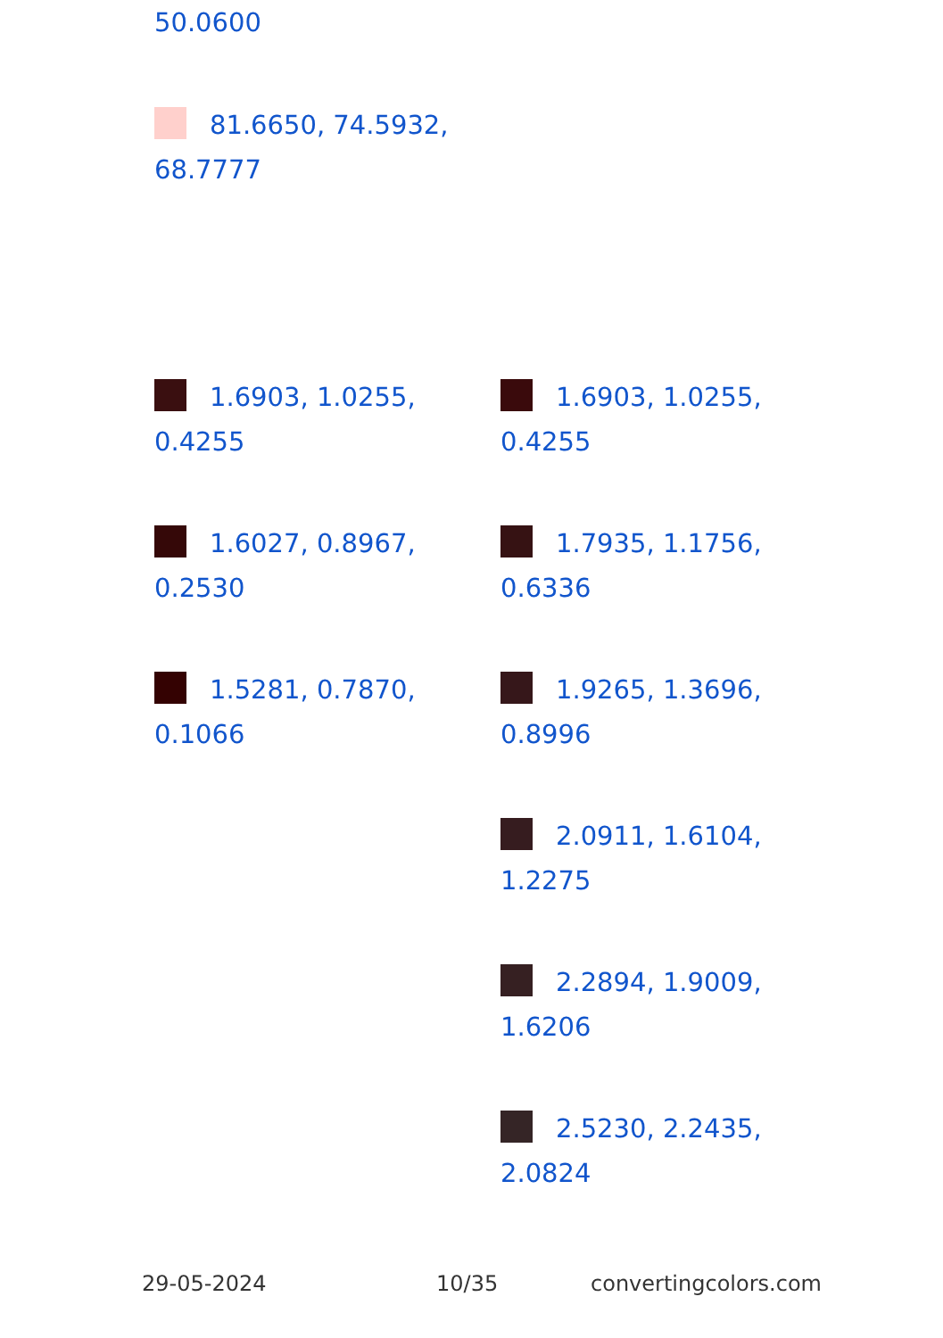50.0600
81.6650, 74.5932, 68.7777
1.6903, 1.0255, 0.4255
1.6903, 1.0255, 0.4255
1.6027, 0.8967, 0.2530
1.7935, 1.1756, 0.6336
1.5281, 0.7870, 0.1066
1.9265, 1.3696, 0.8996
2.0911, 1.6104, 1.2275
2.2894, 1.9009, 1.6206
2.5230, 2.2435, 2.0824
29-05-2024 10/35 convertingcolors.com